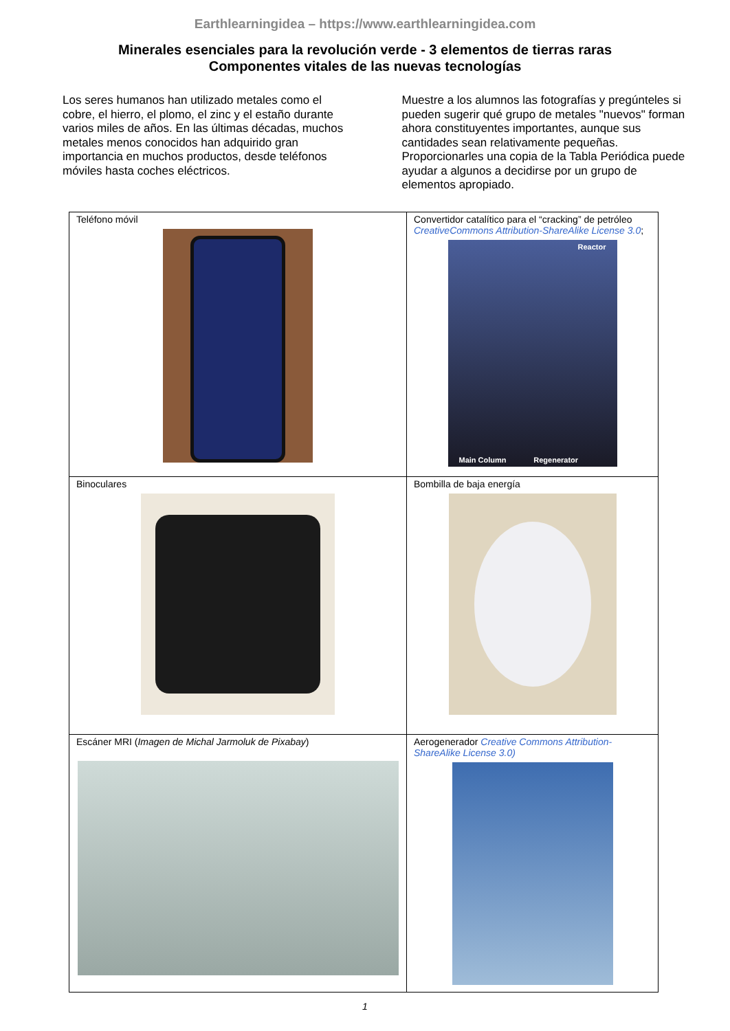Earthlearningidea – https://www.earthlearningidea.com
Minerales esenciales para la revolución verde - 3 elementos de tierras raras
Componentes vitales de las nuevas tecnologías
Los seres humanos han utilizado metales como el cobre, el hierro, el plomo, el zinc y el estaño durante varios miles de años. En las últimas décadas, muchos metales menos conocidos han adquirido gran importancia en muchos productos, desde teléfonos móviles hasta coches eléctricos.
Muestre a los alumnos las fotografías y pregúnteles si pueden sugerir qué grupo de metales "nuevos" forman ahora constituyentes importantes, aunque sus cantidades sean relativamente pequeñas. Proporcionarles una copia de la Tabla Periódica puede ayudar a algunos a decidirse por un grupo de elementos apropiado.
| Teléfono móvil | Convertidor catalítico para el “cracking” de petróleo CreativeCommons Attribution-ShareAlike License 3.0 ; Reactor Main Column Regenerator |
| Binoculares | Bombilla de baja energía |
| Escáner MRI ( Imagen de Michal Jarmoluk de Pixabay ) | Aerogenerador Creative Commons Attribution-ShareAlike License 3.0) |
1